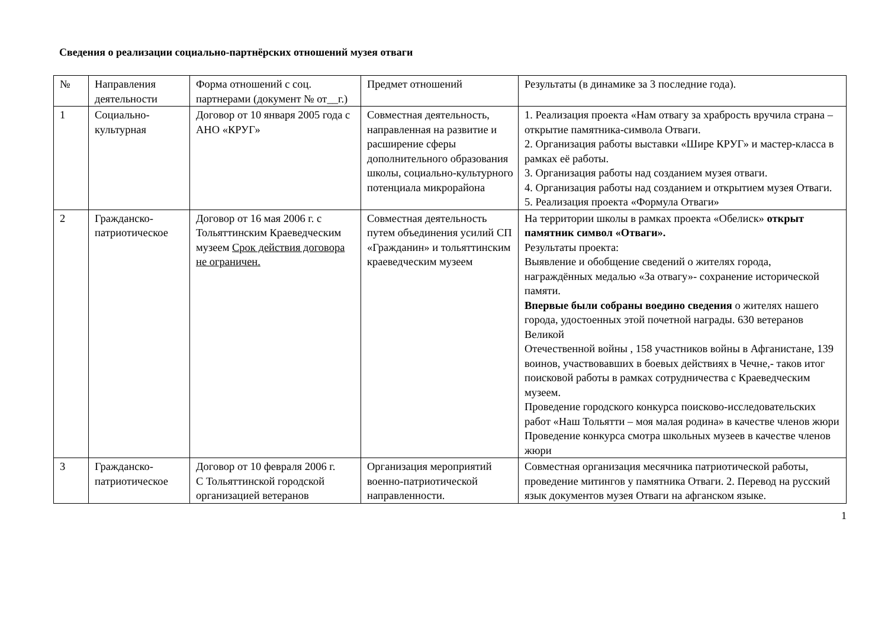Сведения о реализации социально-партнёрских отношений музея отваги
| № | Направления деятельности | Форма отношений с соц. партнерами (документ № от__г.) | Предмет отношений | Результаты (в динамике за 3 последние года). |
| 1 | Социально-культурная | Договор от 10 января 2005 года с АНО «КРУГ» | Совместная деятельность, направленная на развитие и расширение сферы дополнительного образования школы, социально-культурного потенциала микрорайона | 1. Реализация проекта «Нам отвагу за храбрость вручила страна – открытие памятника-символа Отваги. 2. Организация работы выставки «Шире КРУГ» и мастер-класса в рамках её работы. 3. Организация работы над созданием музея отваги. 4. Организация работы над созданием и открытием музея Отваги. 5. Реализация проекта «Формула Отваги» |
| 2 | Гражданско-патриотическое | Договор от 16 мая 2006 г. с Тольяттинским Краеведческим музеем Срок действия договора не ограничен. | Совместная деятельность путем объединения усилий СП «Гражданин» и тольяттинским краеведческим музеем | На территории школы в рамках проекта «Обелиск» открыт памятник символ «Отваги». Результаты проекта: Выявление и обобщение сведений о жителях города, награждённых медалью «За отвагу»- сохранение исторической памяти. Впервые были собраны воедино сведения о жителях нашего города, удостоенных этой почетной награды. 630 ветеранов Великой Отечественной войны , 158 участников войны в Афганистане, 139 воинов, участвовавших в боевых действиях в Чечне,- таков итог поисковой работы в рамках сотрудничества с Краеведческим музеем. Проведение городского конкурса поисково-исследовательских работ «Наш Тольятти – моя малая родина» в качестве членов жюри Проведение конкурса смотра школьных музеев в качестве членов жюри |
| 3 | Гражданско-патриотическое | Договор от 10 февраля 2006 г. С Тольяттинской городской организацией ветеранов | Организация мероприятий военно-патриотической направленности. | Совместная организация месячника патриотической работы, проведение митингов у памятника Отваги. 2. Перевод на русский язык документов музея Отваги на афганском языке. |
1